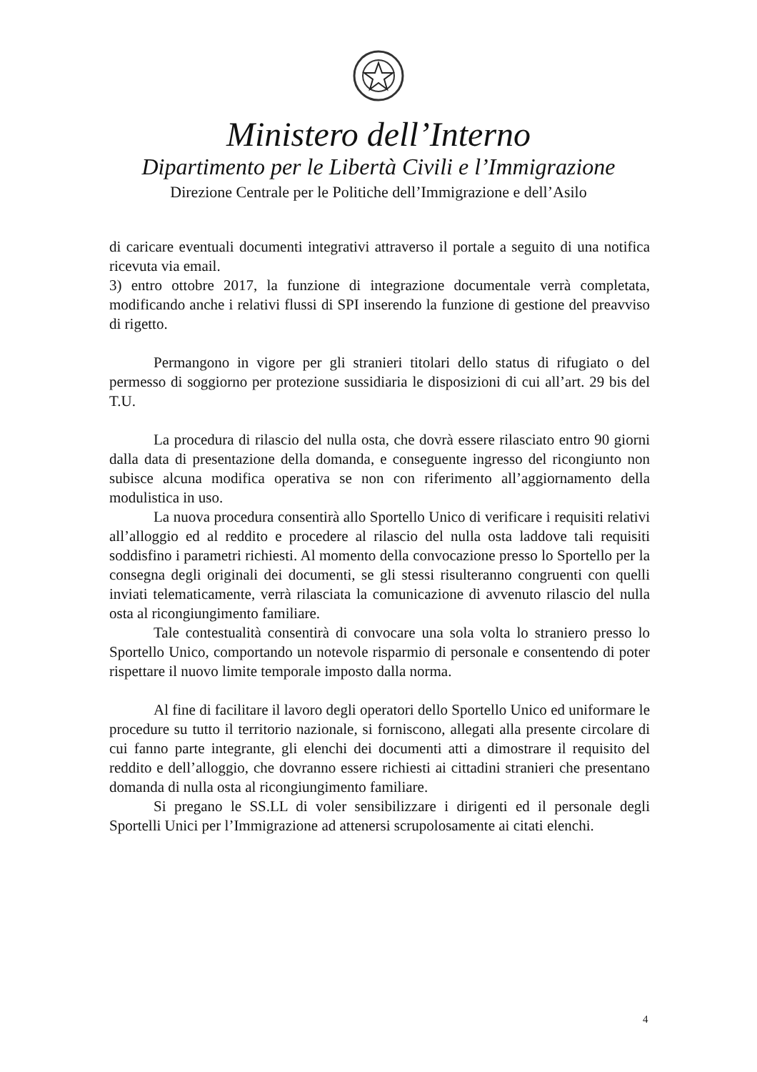Ministero dell’Interno
Dipartimento per le Libertà Civili e l’Immigrazione
Direzione Centrale per le Politiche dell’Immigrazione e dell’Asilo
di caricare eventuali documenti integrativi attraverso il portale a seguito di una notifica ricevuta via email.
3) entro ottobre 2017, la funzione di integrazione documentale verrà completata, modificando anche i relativi flussi di SPI inserendo la funzione di gestione del preavviso di rigetto.
Permangono in vigore per gli stranieri titolari dello status di rifugiato o del permesso di soggiorno per protezione sussidiaria le disposizioni di cui all’art. 29 bis del T.U.
La procedura di rilascio del nulla osta, che dovrà essere rilasciato entro 90 giorni dalla data di presentazione della domanda, e conseguente ingresso del ricongiunto non subisce alcuna modifica operativa se non con riferimento all’aggiornamento della modulistica in uso.
La nuova procedura consentirà allo Sportello Unico di verificare i requisiti relativi all’alloggio ed al reddito e procedere al rilascio del nulla osta laddove tali requisiti soddisfino i parametri richiesti. Al momento della convocazione presso lo Sportello per la consegna degli originali dei documenti, se gli stessi risulteranno congruenti con quelli inviati telematicamente, verrà rilasciata la comunicazione di avvenuto rilascio del nulla osta al ricongiungimento familiare.
Tale contestualità consentirà di convocare una sola volta lo straniero presso lo Sportello Unico, comportando un notevole risparmio di personale e consentendo di poter rispettare il nuovo limite temporale imposto dalla norma.
Al fine di facilitare il lavoro degli operatori dello Sportello Unico ed uniformare le procedure su tutto il territorio nazionale, si forniscono, allegati alla presente circolare di cui fanno parte integrante, gli elenchi dei documenti atti a dimostrare il requisito del reddito e dell’alloggio, che dovranno essere richiesti ai cittadini stranieri che presentano domanda di nulla osta al ricongiungimento familiare.
Si pregano le SS.LL di voler sensibilizzare i dirigenti ed il personale degli Sportelli Unici per l’Immigrazione ad attenersi scrupolosamente ai citati elenchi.
4